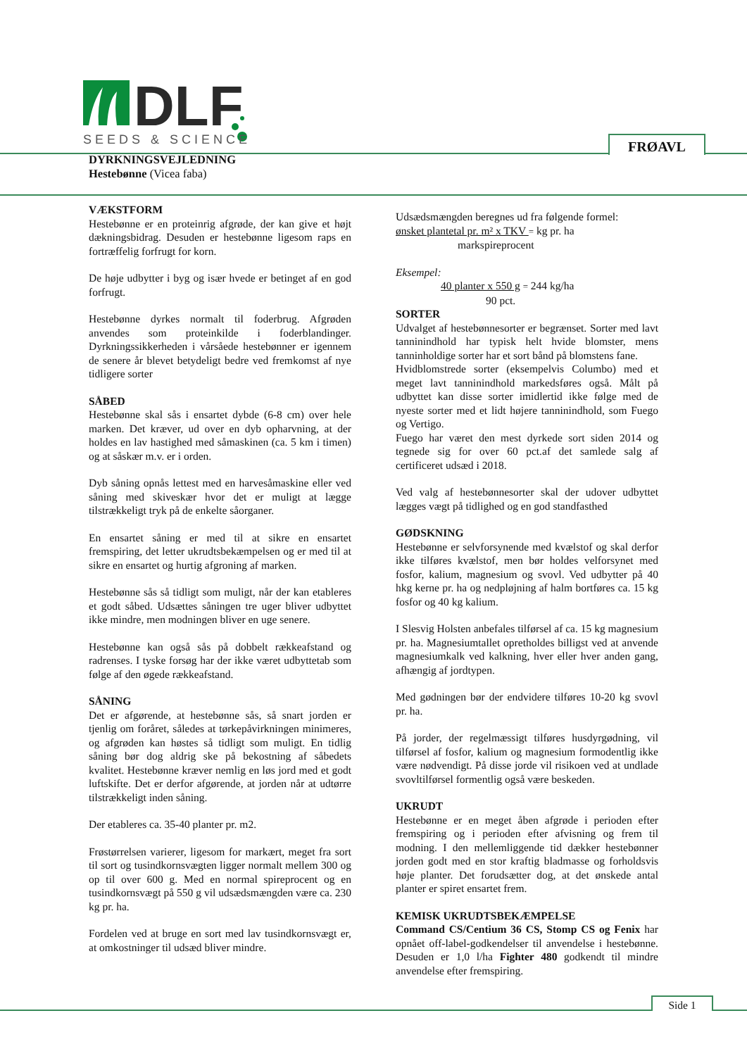DLF
SEEDS & SCIENCE
FRØAVL
DYRKNINGSVEJLEDNING
Hestebønne (Vicea faba)
VÆKSTFORM
Hestebønne er en proteinrig afgrøde, der kan give et højt dækningsbidrag. Desuden er hestebønne ligesom raps en fortræffelig forfrugt for korn.
De høje udbytter i byg og især hvede er betinget af en god forfrugt.
Hestebønne dyrkes normalt til foderbrug. Afgrøden anvendes som proteinkilde i foderblandinger. Dyrkningssikkerheden i vårsåede hestebønner er igennem de senere år blevet betydeligt bedre ved fremkomst af nye tidligere sorter
SÅBED
Hestebønne skal sås i ensartet dybde (6-8 cm) over hele marken. Det kræver, ud over en dyb opharvning, at der holdes en lav hastighed med såmaskinen (ca. 5 km i timen) og at såskær m.v. er i orden.
Dyb såning opnås lettest med en harvesåmaskine eller ved såning med skiveskær hvor det er muligt at lægge tilstrækkeligt tryk på de enkelte såorganer.
En ensartet såning er med til at sikre en ensartet fremspiring, det letter ukrudtsbekæmpelsen og er med til at sikre en ensartet og hurtig afgroning af marken.
Hestebønne sås så tidligt som muligt, når der kan etableres et godt såbed. Udsættes såningen tre uger bliver udbyttet ikke mindre, men modningen bliver en uge senere.
Hestebønne kan også sås på dobbelt rækkeafstand og radrenses. I tyske forsøg har der ikke været udbyttetab som følge af den øgede rækkeafstand.
SÅNING
Det er afgørende, at hestebønne sås, så snart jorden er tjenlig om foråret, således at tørkepåvirkningen minimeres, og afgrøden kan høstes så tidligt som muligt. En tidlig såning bør dog aldrig ske på bekostning af såbedets kvalitet. Hestebønne kræver nemlig en løs jord med et godt luftskifte. Det er derfor afgørende, at jorden når at udtørre tilstrækkeligt inden såning.
Der etableres ca. 35-40 planter pr. m2.
Frøstørrelsen varierer, ligesom for markært, meget fra sort til sort og tusindkornsvægten ligger normalt mellem 300 og op til over 600 g. Med en normal spireprocent og en tusindkornsvægt på 550 g vil udsædsmængden være ca. 230 kg pr. ha.
Fordelen ved at bruge en sort med lav tusindkornsvægt er, at omkostninger til udsæd bliver mindre.
Udsædsmængden beregnes ud fra følgende formel:
ønsket plantetal pr. m² x TKV = kg pr. ha
markspireprocent
Eksempel:
40 planter x 550 g = 244 kg/ha
90 pct.
SORTER
Udvalget af hestebønnesorter er begrænset. Sorter med lavt tanninindhold har typisk helt hvide blomster, mens tanninholdige sorter har et sort bånd på blomstens fane.
Hvidblomstrede sorter (eksempelvis Columbo) med et meget lavt tanninindhold markedsføres også. Målt på udbyttet kan disse sorter imidlertid ikke følge med de nyeste sorter med et lidt højere tanninindhold, som Fuego og Vertigo.
Fuego har været den mest dyrkede sort siden 2014 og tegnede sig for over 60 pct.af det samlede salg af certificeret udsæd i 2018.
Ved valg af hestebønnesorter skal der udover udbyttet lægges vægt på tidlighed og en god standfasthed
GØDSKNING
Hestebønne er selvforsynende med kvælstof og skal derfor ikke tilføres kvælstof, men bør holdes velforsynet med fosfor, kalium, magnesium og svovl. Ved udbytter på 40 hkg kerne pr. ha og nedpløjning af halm bortføres ca. 15 kg fosfor og 40 kg kalium.
I Slesvig Holsten anbefales tilførsel af ca. 15 kg magnesium pr. ha. Magnesiumtallet opretholdes billigst ved at anvende magnesiumkalk ved kalkning, hver eller hver anden gang, afhængig af jordtypen.
Med gødningen bør der endvidere tilføres 10-20 kg svovl pr. ha.
På jorder, der regelmæssigt tilføres husdyrgødning, vil tilførsel af fosfor, kalium og magnesium formodentlig ikke være nødvendigt. På disse jorde vil risikoen ved at undlade svovltilførsel formentlig også være beskeden.
UKRUDT
Hestebønne er en meget åben afgrøde i perioden efter fremspiring og i perioden efter afvisning og frem til modning. I den mellemliggende tid dækker hestebønner jorden godt med en stor kraftig bladmasse og forholdsvis høje planter. Det forudsætter dog, at det ønskede antal planter er spiret ensartet frem.
KEMISK UKRUDTSBEKÆMPELSE
Command CS/Centium 36 CS, Stomp CS og Fenix har opnået off-label-godkendelser til anvendelse i hestebønne. Desuden er 1,0 l/ha Fighter 480 godkendt til mindre anvendelse efter fremspiring.
Side 1